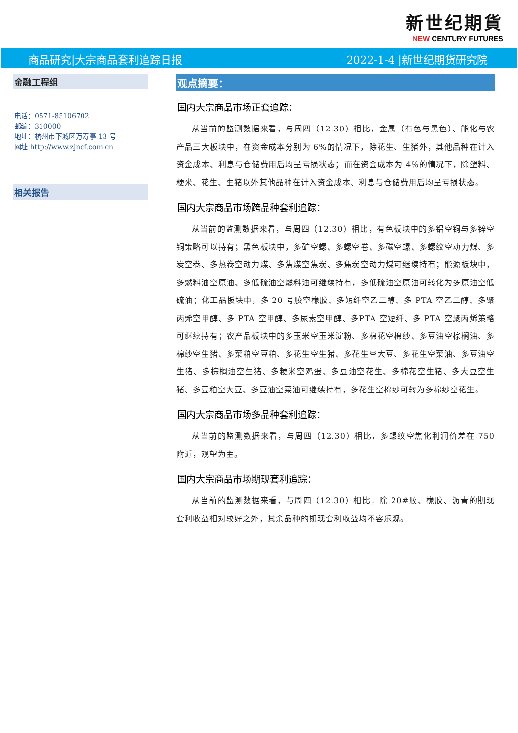新世纪期貨
NEW CENTURY FUTURES
商品研究|大宗商品套利追踪日报 2022-1-4 |新世纪期货研究院
金融工程组
电话：0571-85106702
邮编：310000
地址：杭州市下城区万寿亭 13 号
网址 http://www.zjncf.com.cn
相关报告
观点摘要：
国内大宗商品市场正套追踪：
从当前的监测数据来看，与周四（12.30）相比，金属（有色与黑色）、能化与农产品三大板块中，在资金成本分别为 6%的情况下，除花生、生猪外，其他品种在计入资金成本、利息与仓储费用后均呈亏损状态；而在资金成本为 4%的情况下，除塑料、粳米、花生、生猪以外其他品种在计入资金成本、利息与仓储费用后均呈亏损状态。
国内大宗商品市场跨品种套利追踪：
从当前的监测数据来看，与周四（12.30）相比，有色板块中的多铝空铜与多锌空铜策略可以持有；黑色板块中，多矿空螺、多螺空卷、多碳空螺、多螺纹空动力煤、多炭空卷、多热卷空动力煤、多焦煤空焦炭、多焦炭空动力煤可继续持有；能源板块中，多燃料油空原油、多低硫油空燃料油可继续持有，多低硫油空原油可转化为多原油空低硫油；化工品板块中，多 20 号胶空橡胶、多短纤空乙二醇、多 PTA 空乙二醇、多聚丙烯空甲醇、多 PTA 空甲醇、多尿素空甲醇、多PTA 空短纤、多 PTA 空聚丙烯策略可继续持有；农产品板块中的多玉米空玉米淀粉、多棉花空棉纱、多豆油空棕榈油、多棉纱空生猪、多菜粕空豆粕、多花生空生猪、多花生空大豆、多花生空菜油、多豆油空生猪、多棕榈油空生猪、多粳米空鸡蛋、多豆油空花生、多棉花空生猪、多大豆空生猪、多豆粕空大豆、多豆油空菜油可继续持有，多花生空棉纱可转为多棉纱空花生。
国内大宗商品市场多品种套利追踪：
从当前的监测数据来看，与周四（12.30）相比，多螺纹空焦化利润价差在 750 附近，观望为主。
国内大宗商品市场期现套利追踪：
从当前的监测数据来看，与周四（12.30）相比，除 20#胶、橡胶、沥青的期现套利收益相对较好之外，其余品种的期现套利收益均不容乐观。